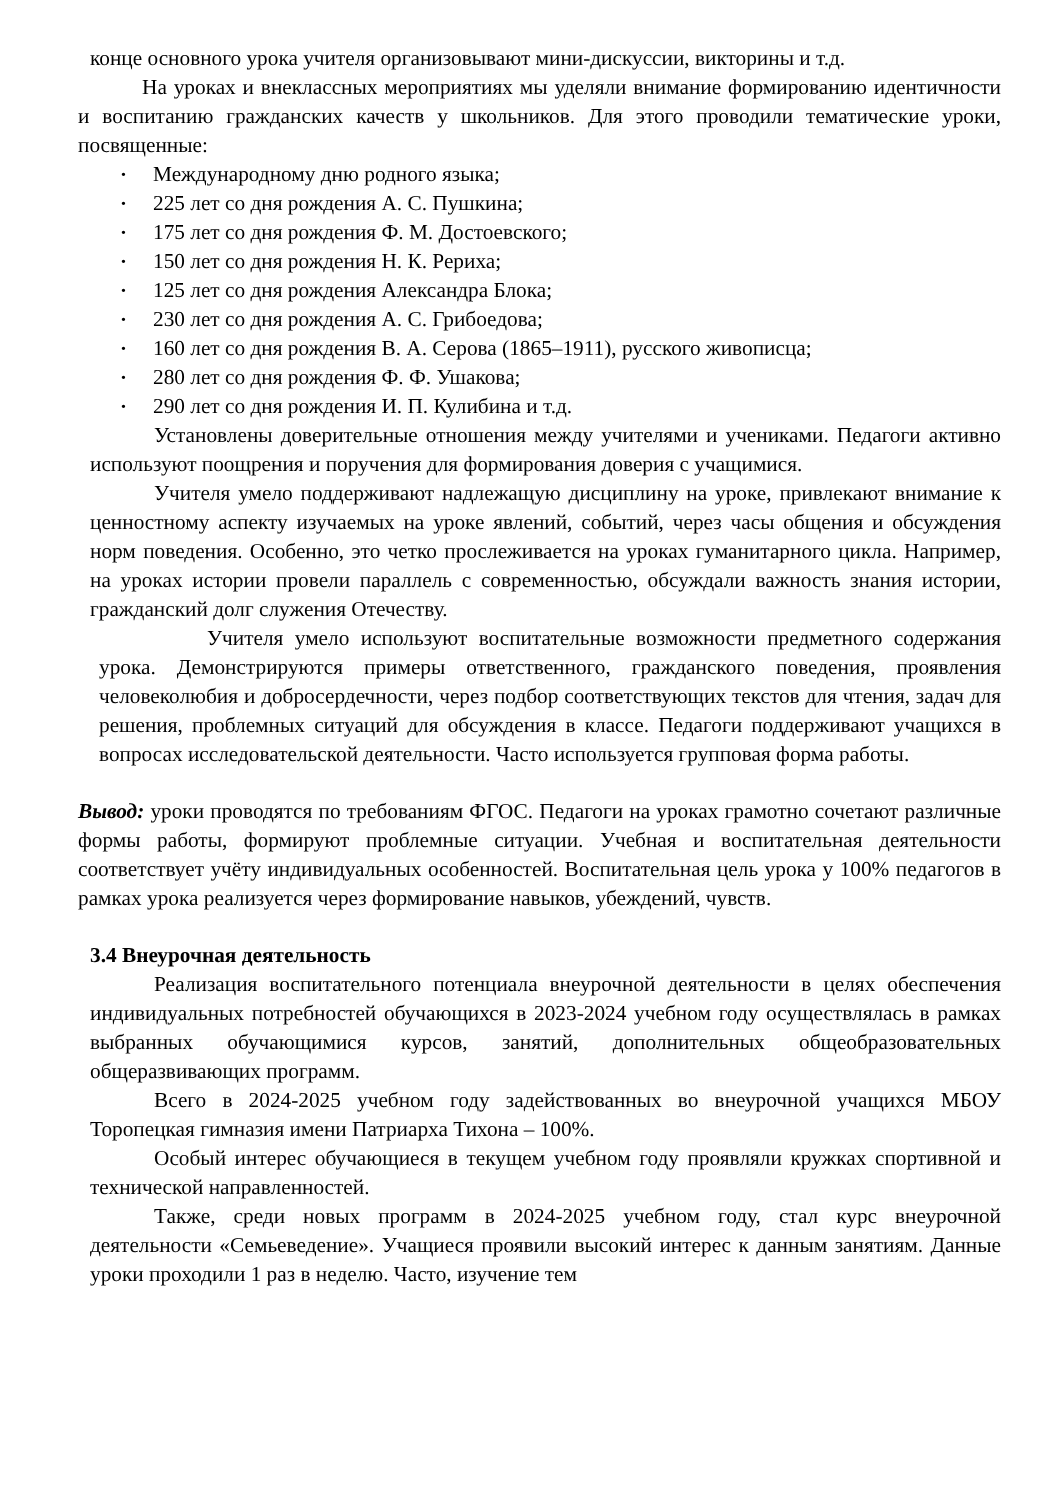конце основного урока учителя организовывают мини-дискуссии, викторины и т.д.
На уроках и внеклассных мероприятиях мы уделяли внимание формированию идентичности и воспитанию гражданских качеств у школьников. Для этого проводили тематические уроки, посвященные:
• Международному дню родного языка;
• 225 лет со дня рождения А. С. Пушкина;
• 175 лет со дня рождения Ф. М. Достоевского;
• 150 лет со дня рождения Н. К. Рериха;
• 125 лет со дня рождения Александра Блока;
• 230 лет со дня рождения А. С. Грибоедова;
• 160 лет со дня рождения В. А. Серова (1865–1911), русского живописца;
• 280 лет со дня рождения Ф. Ф. Ушакова;
• 290 лет со дня рождения И. П. Кулибина и т.д.
Установлены доверительные отношения между учителями и учениками. Педагоги активно используют поощрения и поручения для формирования доверия с учащимися.
Учителя умело поддерживают надлежащую дисциплину на уроке, привлекают внимание к ценностному аспекту изучаемых на уроке явлений, событий, через часы общения и обсуждения норм поведения. Особенно, это четко прослеживается на уроках гуманитарного цикла. Например, на уроках истории провели параллель с современностью, обсуждали важность знания истории, гражданский долг служения Отечеству.
Учителя умело используют воспитательные возможности предметного содержания урока. Демонстрируются примеры ответственного, гражданского поведения, проявления человеколюбия и добросердечности, через подбор соответствующих текстов для чтения, задач для решения, проблемных ситуаций для обсуждения в классе. Педагоги поддерживают учащихся в вопросах исследовательской деятельности. Часто используется групповая форма работы.
Вывод: уроки проводятся по требованиям ФГОС. Педагоги на уроках грамотно сочетают различные формы работы, формируют проблемные ситуации. Учебная и воспитательная деятельности соответствует учёту индивидуальных особенностей. Воспитательная цель урока у 100% педагогов в рамках урока реализуется через формирование навыков, убеждений, чувств.
3.4 Внеурочная деятельность
Реализация воспитательного потенциала внеурочной деятельности в целях обеспечения индивидуальных потребностей обучающихся в 2023-2024 учебном году осуществлялась в рамках выбранных обучающимися курсов, занятий, дополнительных общеобразовательных общеразвивающих программ.
Всего в 2024-2025 учебном году задействованных во внеурочной учащихся МБОУ Торопецкая гимназия имени Патриарха Тихона – 100%.
Особый интерес обучающиеся в текущем учебном году проявляли кружках спортивной и технической направленностей.
Также, среди новых программ в 2024-2025 учебном году, стал курс внеурочной деятельности «Семьеведение». Учащиеся проявили высокий интерес к данным занятиям. Данные уроки проходили 1 раз в неделю. Часто, изучение тем